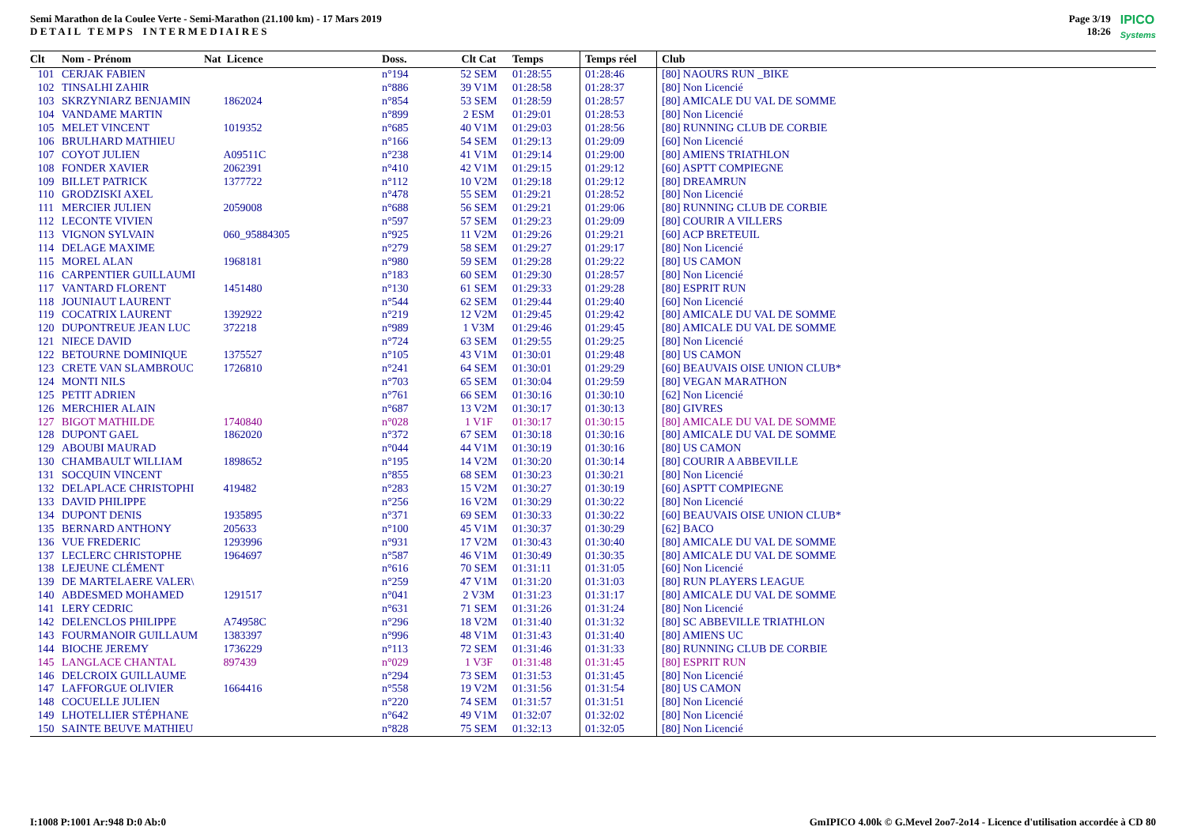Semi Marathon de la Coulee Verte - Semi-Marathon (21.100 km) - 17 Mars 2019
D E T A I L T E M P S I N T E R M E D I A I R E S
Page 3/19
18:26
IPICO
Systems
| Clt | Nom - Prénom | Nat Licence | Doss. | Clt Cat | Temps | Temps réel | Club |
| --- | --- | --- | --- | --- | --- | --- | --- |
| 101 | CERJAK FABIEN | | n°194 | 52 SEM | 01:28:55 | 01:28:46 | [80] NAOURS RUN _BIKE |
| 102 | TINSALHI ZAHIR | | n°886 | 39 V1M | 01:28:58 | 01:28:37 | [80] Non Licencié |
| 103 | SKRZYNIARZ BENJAMIN | 1862024 | n°854 | 53 SEM | 01:28:59 | 01:28:57 | [80] AMICALE DU VAL DE SOMME |
| 104 | VANDAME MARTIN | | n°899 | 2 ESM | 01:29:01 | 01:28:53 | [80] Non Licencié |
| 105 | MELET VINCENT | 1019352 | n°685 | 40 V1M | 01:29:03 | 01:28:56 | [80] RUNNING CLUB DE CORBIE |
| 106 | BRULHARD MATHIEU | | n°166 | 54 SEM | 01:29:13 | 01:29:09 | [60] Non Licencié |
| 107 | COYOT JULIEN | A09511C | n°238 | 41 V1M | 01:29:14 | 01:29:00 | [80] AMIENS TRIATHLON |
| 108 | FONDER XAVIER | 2062391 | n°410 | 42 V1M | 01:29:15 | 01:29:12 | [60] ASPTT COMPIEGNE |
| 109 | BILLET PATRICK | 1377722 | n°112 | 10 V2M | 01:29:18 | 01:29:12 | [80] DREAMRUN |
| 110 | GRODZISKI AXEL | | n°478 | 55 SEM | 01:29:21 | 01:28:52 | [80] Non Licencié |
| 111 | MERCIER JULIEN | 2059008 | n°688 | 56 SEM | 01:29:21 | 01:29:06 | [80] RUNNING CLUB DE CORBIE |
| 112 | LECONTE VIVIEN | | n°597 | 57 SEM | 01:29:23 | 01:29:09 | [80] COURIR A VILLERS |
| 113 | VIGNON SYLVAIN | 060_95884305 | n°925 | 11 V2M | 01:29:26 | 01:29:21 | [60] ACP BRETEUIL |
| 114 | DELAGE MAXIME | | n°279 | 58 SEM | 01:29:27 | 01:29:17 | [80] Non Licencié |
| 115 | MOREL ALAN | 1968181 | n°980 | 59 SEM | 01:29:28 | 01:29:22 | [80] US CAMON |
| 116 | CARPENTIER GUILLAUMI | | n°183 | 60 SEM | 01:29:30 | 01:28:57 | [80] Non Licencié |
| 117 | VANTARD FLORENT | 1451480 | n°130 | 61 SEM | 01:29:33 | 01:29:28 | [80] ESPRIT RUN |
| 118 | JOUNIAUT LAURENT | | n°544 | 62 SEM | 01:29:44 | 01:29:40 | [60] Non Licencié |
| 119 | COCATRIX LAURENT | 1392922 | n°219 | 12 V2M | 01:29:45 | 01:29:42 | [80] AMICALE DU VAL DE SOMME |
| 120 | DUPONTREUE JEAN LUC | 372218 | n°989 | 1 V3M | 01:29:46 | 01:29:45 | [80] AMICALE DU VAL DE SOMME |
| 121 | NIECE DAVID | | n°724 | 63 SEM | 01:29:55 | 01:29:25 | [80] Non Licencié |
| 122 | BETOURNE DOMINIQUE | 1375527 | n°105 | 43 V1M | 01:30:01 | 01:29:48 | [80] US CAMON |
| 123 | CRETE VAN SLAMBROUC | 1726810 | n°241 | 64 SEM | 01:30:01 | 01:29:29 | [60] BEAUVAIS OISE UNION CLUB* |
| 124 | MONTI NILS | | n°703 | 65 SEM | 01:30:04 | 01:29:59 | [80] VEGAN MARATHON |
| 125 | PETIT ADRIEN | | n°761 | 66 SEM | 01:30:16 | 01:30:10 | [62] Non Licencié |
| 126 | MERCHIER ALAIN | | n°687 | 13 V2M | 01:30:17 | 01:30:13 | [80] GIVRES |
| 127 | BIGOT MATHILDE | 1740840 | n°028 | 1 V1F | 01:30:17 | 01:30:15 | [80] AMICALE DU VAL DE SOMME |
| 128 | DUPONT GAEL | 1862020 | n°372 | 67 SEM | 01:30:18 | 01:30:16 | [80] AMICALE DU VAL DE SOMME |
| 129 | ABOUBI MAURAD | | n°044 | 44 V1M | 01:30:19 | 01:30:16 | [80] US CAMON |
| 130 | CHAMBAULT WILLIAM | 1898652 | n°195 | 14 V2M | 01:30:20 | 01:30:14 | [80] COURIR A ABBEVILLE |
| 131 | SOCQUIN VINCENT | | n°855 | 68 SEM | 01:30:23 | 01:30:21 | [80] Non Licencié |
| 132 | DELAPLACE CHRISTOPHI | 419482 | n°283 | 15 V2M | 01:30:27 | 01:30:19 | [60] ASPTT COMPIEGNE |
| 133 | DAVID PHILIPPE | | n°256 | 16 V2M | 01:30:29 | 01:30:22 | [80] Non Licencié |
| 134 | DUPONT DENIS | 1935895 | n°371 | 69 SEM | 01:30:33 | 01:30:22 | [60] BEAUVAIS OISE UNION CLUB* |
| 135 | BERNARD ANTHONY | 205633 | n°100 | 45 V1M | 01:30:37 | 01:30:29 | [62] BACO |
| 136 | VUE FREDERIC | 1293996 | n°931 | 17 V2M | 01:30:43 | 01:30:40 | [80] AMICALE DU VAL DE SOMME |
| 137 | LECLERC CHRISTOPHE | 1964697 | n°587 | 46 V1M | 01:30:49 | 01:30:35 | [80] AMICALE DU VAL DE SOMME |
| 138 | LEJEUNE CLÉMENT | | n°616 | 70 SEM | 01:31:11 | 01:31:05 | [60] Non Licencié |
| 139 | DE MARTELAERE VALER\ | | n°259 | 47 V1M | 01:31:20 | 01:31:03 | [80] RUN PLAYERS LEAGUE |
| 140 | ABDESMED MOHAMED | 1291517 | n°041 | 2 V3M | 01:31:23 | 01:31:17 | [80] AMICALE DU VAL DE SOMME |
| 141 | LERY CEDRIC | | n°631 | 71 SEM | 01:31:26 | 01:31:24 | [80] Non Licencié |
| 142 | DELENCLOS PHILIPPE | A74958C | n°296 | 18 V2M | 01:31:40 | 01:31:32 | [80] SC ABBEVILLE TRIATHLON |
| 143 | FOURMANOIR GUILLAUM | 1383397 | n°996 | 48 V1M | 01:31:43 | 01:31:40 | [80] AMIENS UC |
| 144 | BIOCHE JEREMY | 1736229 | n°113 | 72 SEM | 01:31:46 | 01:31:33 | [80] RUNNING CLUB DE CORBIE |
| 145 | LANGLACE CHANTAL | 897439 | n°029 | 1 V3F | 01:31:48 | 01:31:45 | [80] ESPRIT RUN |
| 146 | DELCROIX GUILLAUME | | n°294 | 73 SEM | 01:31:53 | 01:31:45 | [80] Non Licencié |
| 147 | LAFFORGUE OLIVIER | 1664416 | n°558 | 19 V2M | 01:31:56 | 01:31:54 | [80] US CAMON |
| 148 | COCUELLE JULIEN | | n°220 | 74 SEM | 01:31:57 | 01:31:51 | [80] Non Licencié |
| 149 | LHOTELLIER STÉPHANE | | n°642 | 49 V1M | 01:32:07 | 01:32:02 | [80] Non Licencié |
| 150 | SAINTE BEUVE MATHIEU | | n°828 | 75 SEM | 01:32:13 | 01:32:05 | [80] Non Licencié |
I:1008 P:1001 Ar:948 D:0 Ab:0 GmIPICO 4.00k © G.Mevel 2oo7-2o14 - Licence d'utilisation accordée à CD 80